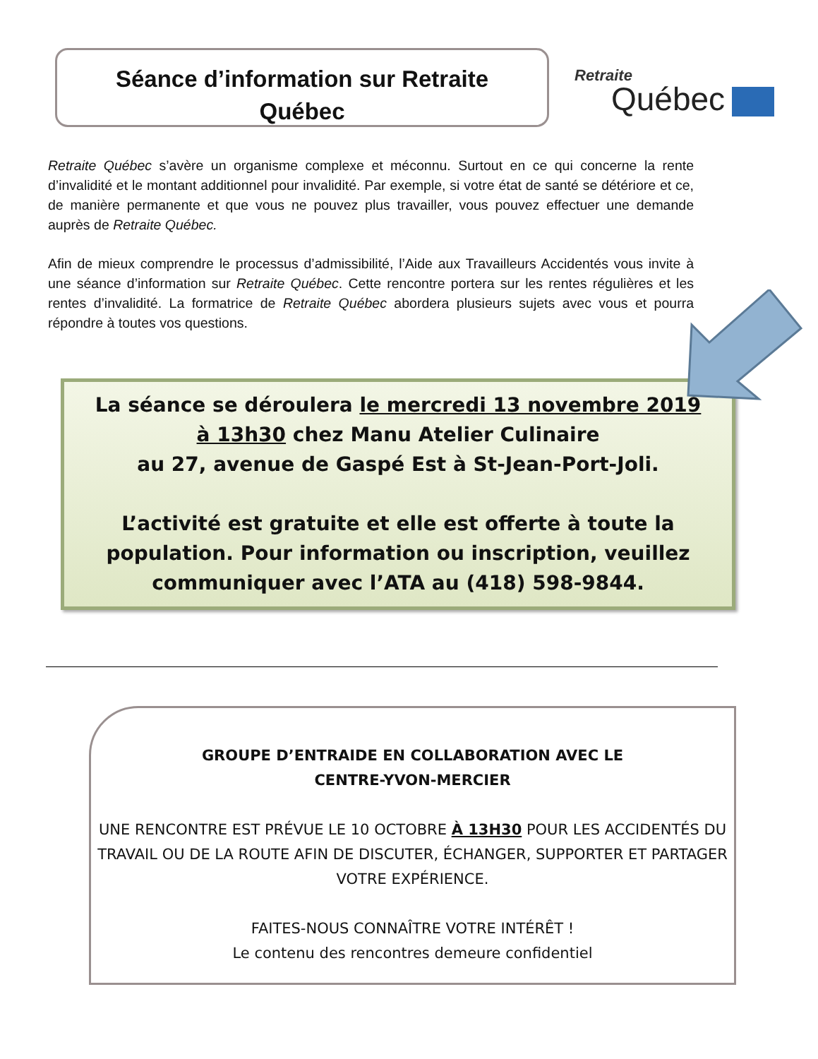Séance d’information sur Retraite
Québec
Retraite
Québec
Retraite Québec s’avère un organisme complexe et méconnu. Surtout en ce qui concerne la rente d’invalidité et le montant additionnel pour invalidité. Par exemple, si votre état de santé se détériore et ce, de manière permanente et que vous ne pouvez plus travailler, vous pouvez effectuer une demande auprès de Retraite Québec.
Afin de mieux comprendre le processus d’admissibilité, l’Aide aux Travailleurs Accidentés vous invite à une séance d’information sur Retraite Québec. Cette rencontre portera sur les rentes régulières et les rentes d’invalidité. La formatrice de Retraite Québec abordera plusieurs sujets avec vous et pourra répondre à toutes vos questions.
La séance se déroulera le mercredi 13 novembre 2019 à 13h30 chez Manu Atelier Culinaire
au 27, avenue de Gaspé Est à St-Jean-Port-Joli.
L’activité est gratuite et elle est offerte à toute la population. Pour information ou inscription, veuillez communiquer avec l’ATA au (418) 598-9844.
GROUPE D’ENTRAIDE EN COLLABORATION AVEC LE
CENTRE-YVON-MERCIER
UNE RENCONTRE EST PRÉVUE LE 10 OCTOBRE À 13H30 POUR LES ACCIDENTÉS DU TRAVAIL OU DE LA ROUTE AFIN DE DISCUTER, ÉCHANGER, SUPPORTER ET PARTAGER VOTRE EXPÉRIENCE.
FAITES-NOUS CONNAÎTRE VOTRE INTÉRÊT !
Le contenu des rencontres demeure confidentiel